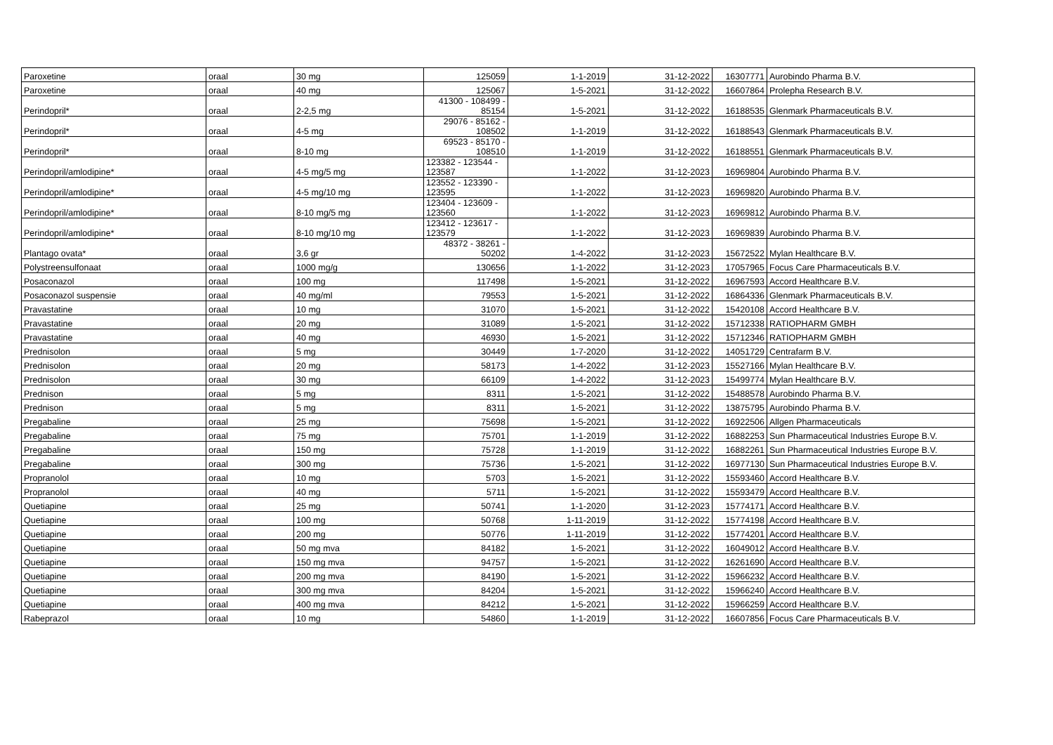| Paroxetine | oraal | 30 mg | 125059 | 1-1-2019 | 31-12-2022 | 16307771 | Aurobindo Pharma B.V. |
| Paroxetine | oraal | 40 mg | 125067 | 1-5-2021 | 31-12-2022 | 16607864 | Prolepha Research B.V. |
| Perindopril* | oraal | 2-2,5 mg | 41300 - 108499 - 85154 | 1-5-2021 | 31-12-2022 | 16188535 | Glenmark Pharmaceuticals B.V. |
| Perindopril* | oraal | 4-5 mg | 29076 - 85162 - 108502 | 1-1-2019 | 31-12-2022 | 16188543 | Glenmark Pharmaceuticals B.V. |
| Perindopril* | oraal | 8-10 mg | 69523 - 85170 - 108510 | 1-1-2019 | 31-12-2022 | 16188551 | Glenmark Pharmaceuticals B.V. |
| Perindopril/amlodipine* | oraal | 4-5 mg/5 mg | 123382 - 123544 - 123587 | 1-1-2022 | 31-12-2023 | 16969804 | Aurobindo Pharma B.V. |
| Perindopril/amlodipine* | oraal | 4-5 mg/10 mg | 123552 - 123390 - 123595 | 1-1-2022 | 31-12-2023 | 16969820 | Aurobindo Pharma B.V. |
| Perindopril/amlodipine* | oraal | 8-10 mg/5 mg | 123404 - 123609 - 123560 | 1-1-2022 | 31-12-2023 | 16969812 | Aurobindo Pharma B.V. |
| Perindopril/amlodipine* | oraal | 8-10 mg/10 mg | 123412 - 123617 - 123579 | 1-1-2022 | 31-12-2023 | 16969839 | Aurobindo Pharma B.V. |
| Plantago ovata* | oraal | 3,6 gr | 48372 - 38261 - 50202 | 1-4-2022 | 31-12-2023 | 15672522 | Mylan Healthcare B.V. |
| Polystreensulfonaat | oraal | 1000 mg/g | 130656 | 1-1-2022 | 31-12-2023 | 17057965 | Focus Care Pharmaceuticals B.V. |
| Posaconazol | oraal | 100 mg | 117498 | 1-5-2021 | 31-12-2022 | 16967593 | Accord Healthcare B.V. |
| Posaconazol suspensie | oraal | 40 mg/ml | 79553 | 1-5-2021 | 31-12-2022 | 16864336 | Glenmark Pharmaceuticals B.V. |
| Pravastatine | oraal | 10 mg | 31070 | 1-5-2021 | 31-12-2022 | 15420108 | Accord Healthcare B.V. |
| Pravastatine | oraal | 20 mg | 31089 | 1-5-2021 | 31-12-2022 | 15712338 | RATIOPHARM GMBH |
| Pravastatine | oraal | 40 mg | 46930 | 1-5-2021 | 31-12-2022 | 15712346 | RATIOPHARM GMBH |
| Prednisolon | oraal | 5 mg | 30449 | 1-7-2020 | 31-12-2022 | 14051729 | Centrafarm B.V. |
| Prednisolon | oraal | 20 mg | 58173 | 1-4-2022 | 31-12-2023 | 15527166 | Mylan Healthcare B.V. |
| Prednisolon | oraal | 30 mg | 66109 | 1-4-2022 | 31-12-2023 | 15499774 | Mylan Healthcare B.V. |
| Prednison | oraal | 5 mg | 8311 | 1-5-2021 | 31-12-2022 | 15488578 | Aurobindo Pharma B.V. |
| Prednison | oraal | 5 mg | 8311 | 1-5-2021 | 31-12-2022 | 13875795 | Aurobindo Pharma B.V. |
| Pregabaline | oraal | 25 mg | 75698 | 1-5-2021 | 31-12-2022 | 16922506 | Allgen Pharmaceuticals |
| Pregabaline | oraal | 75 mg | 75701 | 1-1-2019 | 31-12-2022 | 16882253 | Sun Pharmaceutical Industries Europe B.V. |
| Pregabaline | oraal | 150 mg | 75728 | 1-1-2019 | 31-12-2022 | 16882261 | Sun Pharmaceutical Industries Europe B.V. |
| Pregabaline | oraal | 300 mg | 75736 | 1-5-2021 | 31-12-2022 | 16977130 | Sun Pharmaceutical Industries Europe B.V. |
| Propranolol | oraal | 10 mg | 5703 | 1-5-2021 | 31-12-2022 | 15593460 | Accord Healthcare B.V. |
| Propranolol | oraal | 40 mg | 5711 | 1-5-2021 | 31-12-2022 | 15593479 | Accord Healthcare B.V. |
| Quetiapine | oraal | 25 mg | 50741 | 1-1-2020 | 31-12-2023 | 15774171 | Accord Healthcare B.V. |
| Quetiapine | oraal | 100 mg | 50768 | 1-11-2019 | 31-12-2022 | 15774198 | Accord Healthcare B.V. |
| Quetiapine | oraal | 200 mg | 50776 | 1-11-2019 | 31-12-2022 | 15774201 | Accord Healthcare B.V. |
| Quetiapine | oraal | 50 mg mva | 84182 | 1-5-2021 | 31-12-2022 | 16049012 | Accord Healthcare B.V. |
| Quetiapine | oraal | 150 mg mva | 94757 | 1-5-2021 | 31-12-2022 | 16261690 | Accord Healthcare B.V. |
| Quetiapine | oraal | 200 mg mva | 84190 | 1-5-2021 | 31-12-2022 | 15966232 | Accord Healthcare B.V. |
| Quetiapine | oraal | 300 mg mva | 84204 | 1-5-2021 | 31-12-2022 | 15966240 | Accord Healthcare B.V. |
| Quetiapine | oraal | 400 mg mva | 84212 | 1-5-2021 | 31-12-2022 | 15966259 | Accord Healthcare B.V. |
| Rabeprazol | oraal | 10 mg | 54860 | 1-1-2019 | 31-12-2022 | 16607856 | Focus Care Pharmaceuticals B.V. |